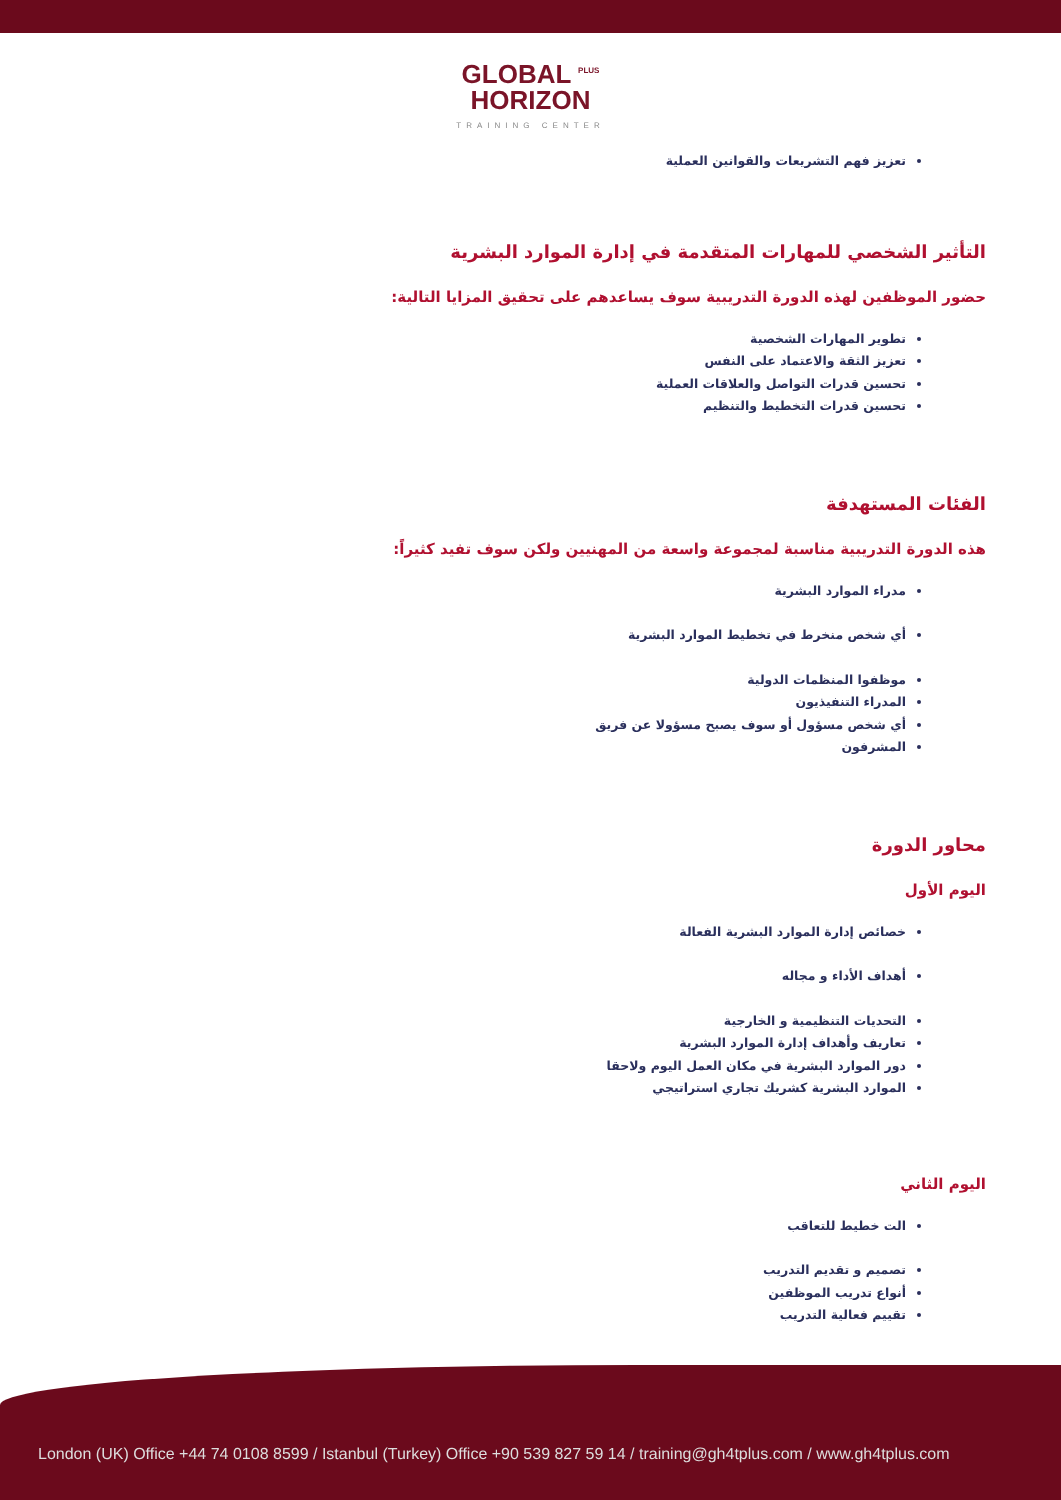GLOBAL <sup>PLUS</sup>
HORIZON
TRAINING CENTER
تعزيز فهم التشريعات والقوانين العملية
التأثير الشخصي للمهارات المتقدمة في إدارة الموارد البشرية
حضور الموظفين لهذه الدورة التدريبية سوف يساعدهم على تحقيق المزايا التالية:
تطوير المهارات الشخصية
تعزيز الثقة والاعتماد على النفس
تحسين قدرات التواصل والعلاقات العملية
تحسين قدرات التخطيط والتنظيم
الفئات المستهدفة
هذه الدورة التدريبية مناسبة لمجموعة واسعة من المهنيين ولكن سوف تفيد كثيراً:
مدراء الموارد البشرية
أي شخص منخرط في تخطيط الموارد البشرية
موظفوا المنظمات الدولية
المدراء التنفيذيون
أي شخص مسؤول أو سوف يصبح مسؤولا عن فريق
المشرفون
محاور الدورة
اليوم الأول
خصائص إدارة الموارد البشرية الفعالة
أهداف الأداء و مجاله
التحديات التنظيمية و الخارجية
تعاريف وأهداف إدارة الموارد البشرية
دور الموارد البشرية في مكان العمل اليوم ولاحقا
الموارد البشرية كشريك تجاري استراتيجي
اليوم الثاني
الت خطيط للتعاقب
تصميم و تقديم التدريب
أنواع تدريب الموظفين
تقييم فعالية التدريب
London (UK) Office +44 74 0108 8599 / Istanbul (Turkey) Office +90 539 827 59 14 / training@gh4tplus.com / www.gh4tplus.com